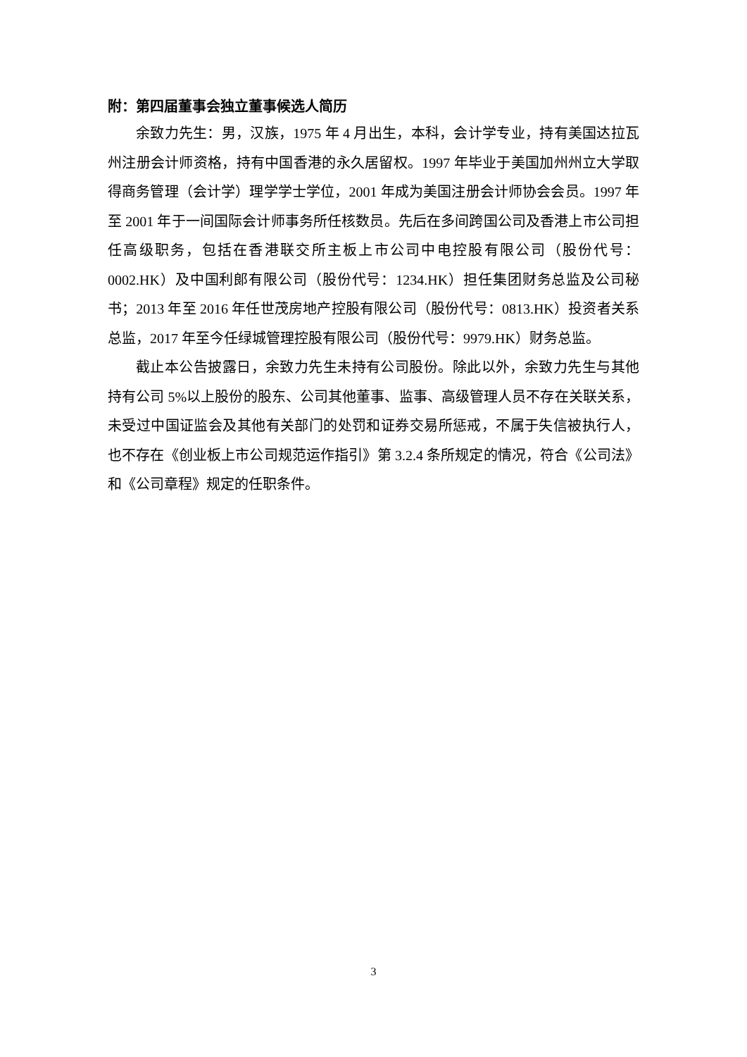附：第四届董事会独立董事候选人简历
余致力先生：男，汉族，1975 年 4 月出生，本科，会计学专业，持有美国达拉瓦州注册会计师资格，持有中国香港的永久居留权。1997 年毕业于美国加州州立大学取得商务管理（会计学）理学学士学位，2001 年成为美国注册会计师协会会员。1997 年至 2001 年于一间国际会计师事务所任核数员。先后在多间跨国公司及香港上市公司担任高级职务，包括在香港联交所主板上市公司中电控股有限公司（股份代号：0002.HK）及中国利郎有限公司（股份代号：1234.HK）担任集团财务总监及公司秘书；2013 年至 2016 年任世茂房地产控股有限公司（股份代号：0813.HK）投资者关系总监，2017 年至今任绿城管理控股有限公司（股份代号：9979.HK）财务总监。
截止本公告披露日，余致力先生未持有公司股份。除此以外，余致力先生与其他持有公司 5%以上股份的股东、公司其他董事、监事、高级管理人员不存在关联关系，未受过中国证监会及其他有关部门的处罚和证券交易所惩戒，不属于失信被执行人，也不存在《创业板上市公司规范运作指引》第 3.2.4 条所规定的情况，符合《公司法》和《公司章程》规定的任职条件。
3